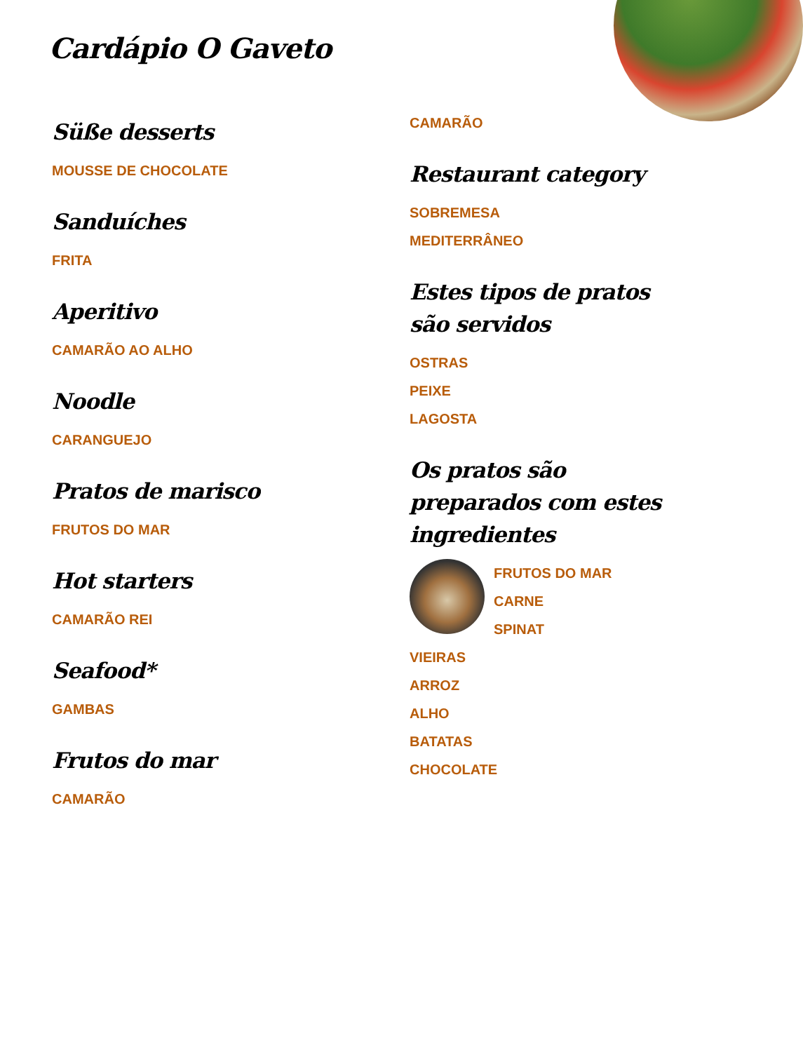Cardápio O Gaveto
Süße desserts
MOUSSE DE CHOCOLATE
Sanduíches
FRITA
Aperitivo
CAMARÃO AO ALHO
Noodle
CARANGUEJO
Pratos de marisco
FRUTOS DO MAR
Hot starters
CAMARÃO REI
Seafood*
GAMBAS
Frutos do mar
CAMARÃO
CAMARÃO
Restaurant category
SOBREMESA
MEDITERRÂNEO
Estes tipos de pratos são servidos
OSTRAS
PEIXE
LAGOSTA
Os pratos são preparados com estes ingredientes
FRUTOS DO MAR
CARNE
SPINAT
VIEIRAS
ARROZ
ALHO
BATATAS
CHOCOLATE